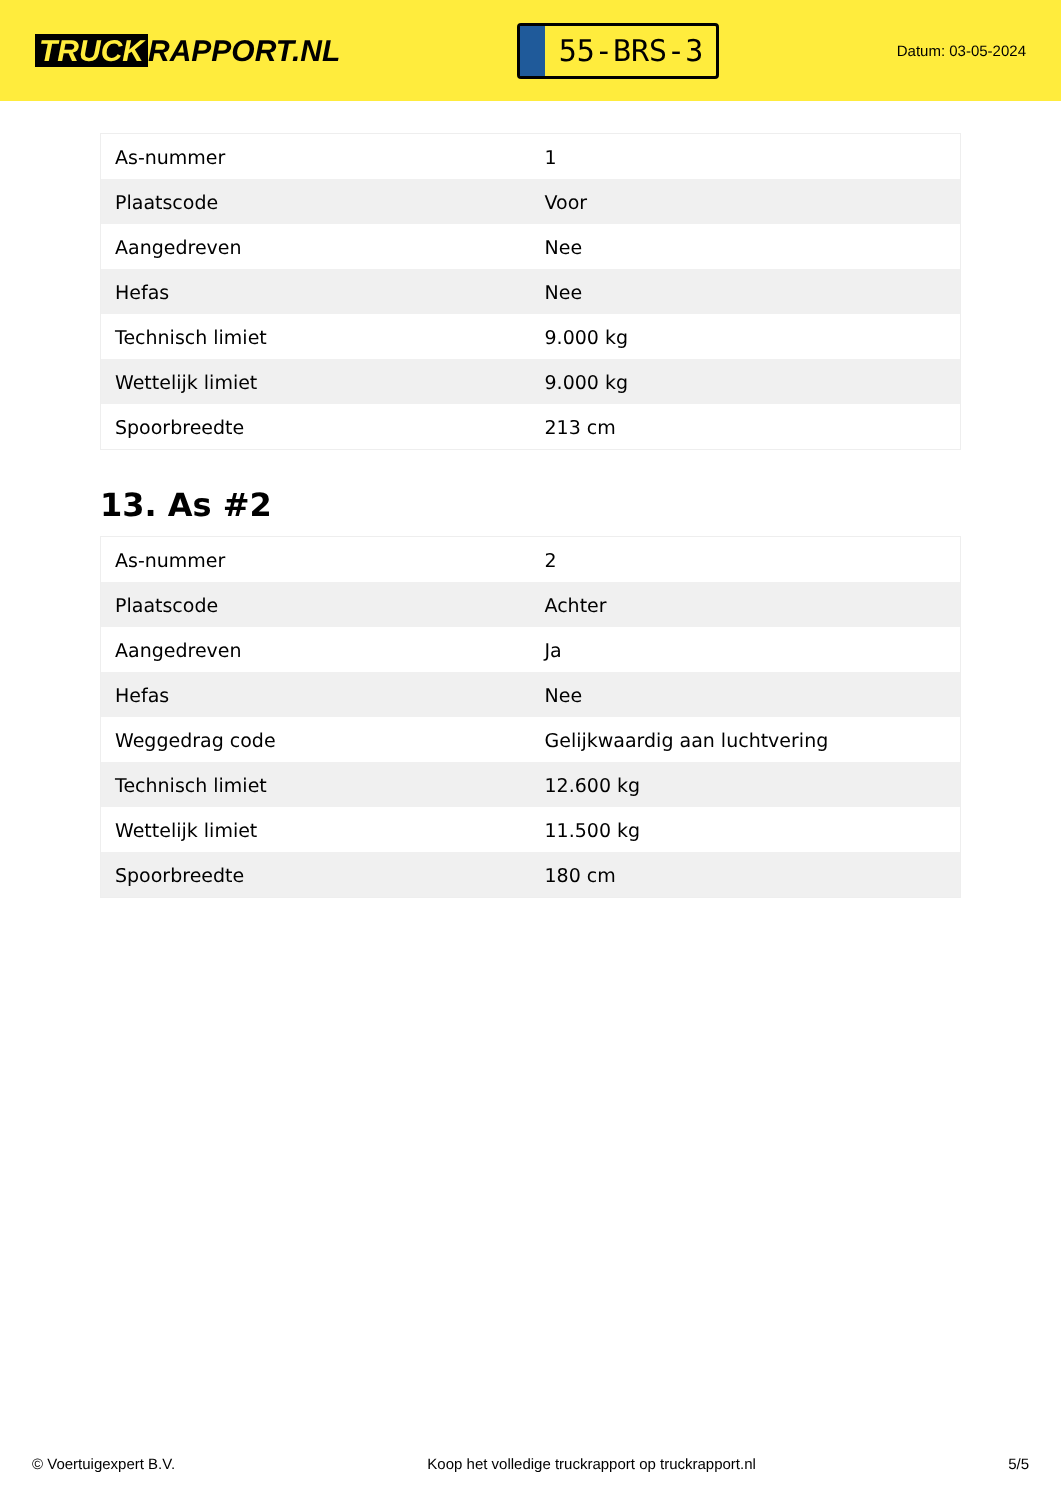TRUCK RAPPORT.NL
55-BRS-3
Datum: 03-05-2024
| As-nummer | 1 |
| Plaatscode | Voor |
| Aangedreven | Nee |
| Hefas | Nee |
| Technisch limiet | 9.000 kg |
| Wettelijk limiet | 9.000 kg |
| Spoorbreedte | 213 cm |
13. As #2
| As-nummer | 2 |
| Plaatscode | Achter |
| Aangedreven | Ja |
| Hefas | Nee |
| Weggedrag code | Gelijkwaardig aan luchtvering |
| Technisch limiet | 12.600 kg |
| Wettelijk limiet | 11.500 kg |
| Spoorbreedte | 180 cm |
© Voertuigexpert B.V. Koop het volledige truckrapport op truckrapport.nl 5/5